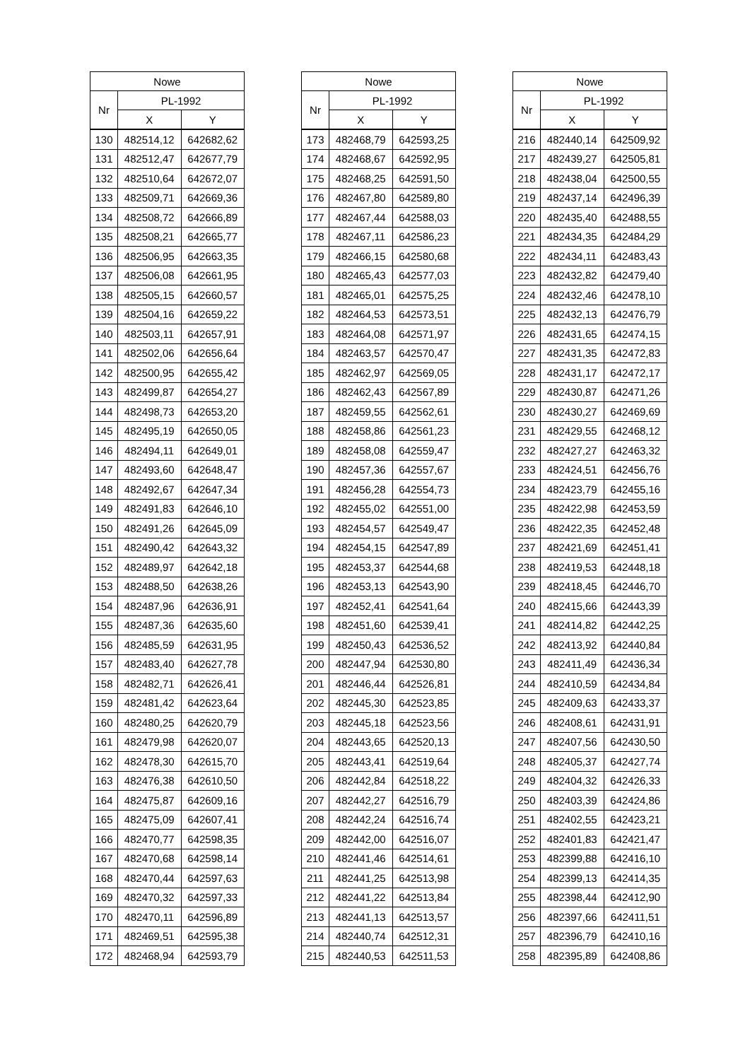| Nowe | | |
| --- | --- | --- |
| Nr | PL-1992 | |
| | X | Y |
| 130 | 482514,12 | 642682,62 |
| 131 | 482512,47 | 642677,79 |
| 132 | 482510,64 | 642672,07 |
| 133 | 482509,71 | 642669,36 |
| 134 | 482508,72 | 642666,89 |
| 135 | 482508,21 | 642665,77 |
| 136 | 482506,95 | 642663,35 |
| 137 | 482506,08 | 642661,95 |
| 138 | 482505,15 | 642660,57 |
| 139 | 482504,16 | 642659,22 |
| 140 | 482503,11 | 642657,91 |
| 141 | 482502,06 | 642656,64 |
| 142 | 482500,95 | 642655,42 |
| 143 | 482499,87 | 642654,27 |
| 144 | 482498,73 | 642653,20 |
| 145 | 482495,19 | 642650,05 |
| 146 | 482494,11 | 642649,01 |
| 147 | 482493,60 | 642648,47 |
| 148 | 482492,67 | 642647,34 |
| 149 | 482491,83 | 642646,10 |
| 150 | 482491,26 | 642645,09 |
| 151 | 482490,42 | 642643,32 |
| 152 | 482489,97 | 642642,18 |
| 153 | 482488,50 | 642638,26 |
| 154 | 482487,96 | 642636,91 |
| 155 | 482487,36 | 642635,60 |
| 156 | 482485,59 | 642631,95 |
| 157 | 482483,40 | 642627,78 |
| 158 | 482482,71 | 642626,41 |
| 159 | 482481,42 | 642623,64 |
| 160 | 482480,25 | 642620,79 |
| 161 | 482479,98 | 642620,07 |
| 162 | 482478,30 | 642615,70 |
| 163 | 482476,38 | 642610,50 |
| 164 | 482475,87 | 642609,16 |
| 165 | 482475,09 | 642607,41 |
| 166 | 482470,77 | 642598,35 |
| 167 | 482470,68 | 642598,14 |
| 168 | 482470,44 | 642597,63 |
| 169 | 482470,32 | 642597,33 |
| 170 | 482470,11 | 642596,89 |
| 171 | 482469,51 | 642595,38 |
| 172 | 482468,94 | 642593,79 |
| Nowe | | |
| --- | --- | --- |
| Nr | PL-1992 | |
| | X | Y |
| 173 | 482468,79 | 642593,25 |
| 174 | 482468,67 | 642592,95 |
| 175 | 482468,25 | 642591,50 |
| 176 | 482467,80 | 642589,80 |
| 177 | 482467,44 | 642588,03 |
| 178 | 482467,11 | 642586,23 |
| 179 | 482466,15 | 642580,68 |
| 180 | 482465,43 | 642577,03 |
| 181 | 482465,01 | 642575,25 |
| 182 | 482464,53 | 642573,51 |
| 183 | 482464,08 | 642571,97 |
| 184 | 482463,57 | 642570,47 |
| 185 | 482462,97 | 642569,05 |
| 186 | 482462,43 | 642567,89 |
| 187 | 482459,55 | 642562,61 |
| 188 | 482458,86 | 642561,23 |
| 189 | 482458,08 | 642559,47 |
| 190 | 482457,36 | 642557,67 |
| 191 | 482456,28 | 642554,73 |
| 192 | 482455,02 | 642551,00 |
| 193 | 482454,57 | 642549,47 |
| 194 | 482454,15 | 642547,89 |
| 195 | 482453,37 | 642544,68 |
| 196 | 482453,13 | 642543,90 |
| 197 | 482452,41 | 642541,64 |
| 198 | 482451,60 | 642539,41 |
| 199 | 482450,43 | 642536,52 |
| 200 | 482447,94 | 642530,80 |
| 201 | 482446,44 | 642526,81 |
| 202 | 482445,30 | 642523,85 |
| 203 | 482445,18 | 642523,56 |
| 204 | 482443,65 | 642520,13 |
| 205 | 482443,41 | 642519,64 |
| 206 | 482442,84 | 642518,22 |
| 207 | 482442,27 | 642516,79 |
| 208 | 482442,24 | 642516,74 |
| 209 | 482442,00 | 642516,07 |
| 210 | 482441,46 | 642514,61 |
| 211 | 482441,25 | 642513,98 |
| 212 | 482441,22 | 642513,84 |
| 213 | 482441,13 | 642513,57 |
| 214 | 482440,74 | 642512,31 |
| 215 | 482440,53 | 642511,53 |
| Nowe | | |
| --- | --- | --- |
| Nr | PL-1992 | |
| | X | Y |
| 216 | 482440,14 | 642509,92 |
| 217 | 482439,27 | 642505,81 |
| 218 | 482438,04 | 642500,55 |
| 219 | 482437,14 | 642496,39 |
| 220 | 482435,40 | 642488,55 |
| 221 | 482434,35 | 642484,29 |
| 222 | 482434,11 | 642483,43 |
| 223 | 482432,82 | 642479,40 |
| 224 | 482432,46 | 642478,10 |
| 225 | 482432,13 | 642476,79 |
| 226 | 482431,65 | 642474,15 |
| 227 | 482431,35 | 642472,83 |
| 228 | 482431,17 | 642472,17 |
| 229 | 482430,87 | 642471,26 |
| 230 | 482430,27 | 642469,69 |
| 231 | 482429,55 | 642468,12 |
| 232 | 482427,27 | 642463,32 |
| 233 | 482424,51 | 642456,76 |
| 234 | 482423,79 | 642455,16 |
| 235 | 482422,98 | 642453,59 |
| 236 | 482422,35 | 642452,48 |
| 237 | 482421,69 | 642451,41 |
| 238 | 482419,53 | 642448,18 |
| 239 | 482418,45 | 642446,70 |
| 240 | 482415,66 | 642443,39 |
| 241 | 482414,82 | 642442,25 |
| 242 | 482413,92 | 642440,84 |
| 243 | 482411,49 | 642436,34 |
| 244 | 482410,59 | 642434,84 |
| 245 | 482409,63 | 642433,37 |
| 246 | 482408,61 | 642431,91 |
| 247 | 482407,56 | 642430,50 |
| 248 | 482405,37 | 642427,74 |
| 249 | 482404,32 | 642426,33 |
| 250 | 482403,39 | 642424,86 |
| 251 | 482402,55 | 642423,21 |
| 252 | 482401,83 | 642421,47 |
| 253 | 482399,88 | 642416,10 |
| 254 | 482399,13 | 642414,35 |
| 255 | 482398,44 | 642412,90 |
| 256 | 482397,66 | 642411,51 |
| 257 | 482396,79 | 642410,16 |
| 258 | 482395,89 | 642408,86 |